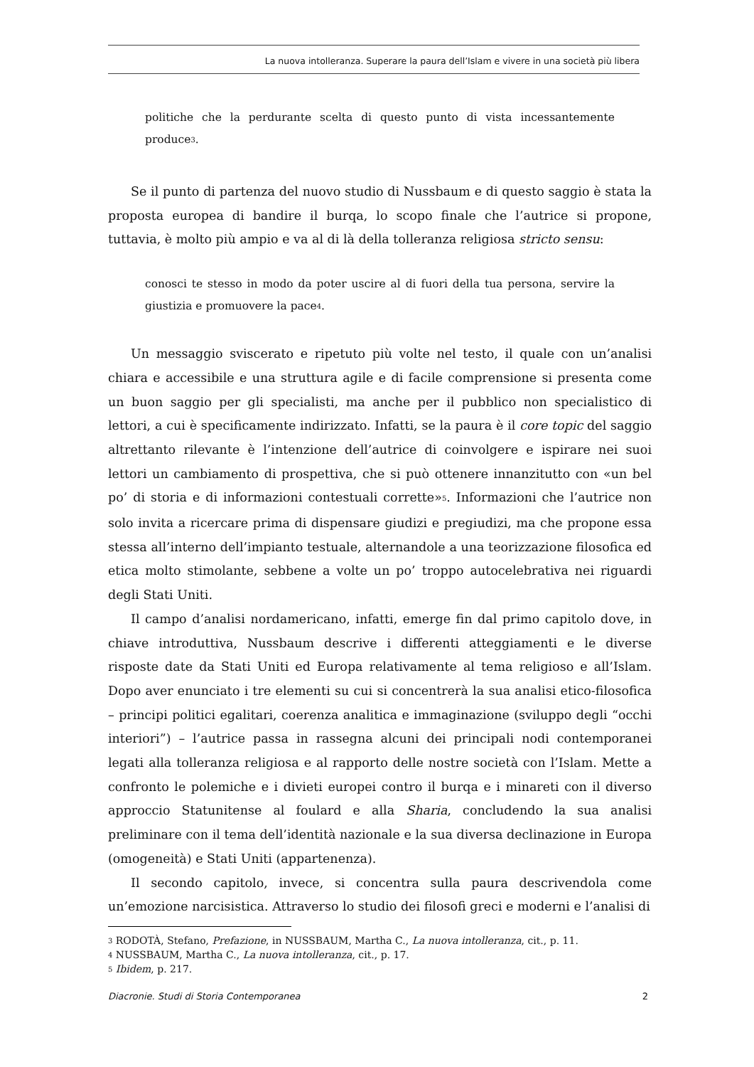La nuova intolleranza. Superare la paura dell’Islam e vivere in una società più libera
politiche che la perdurante scelta di questo punto di vista incessantemente produce<sup>3</sup>.
Se il punto di partenza del nuovo studio di Nussbaum e di questo saggio è stata la proposta europea di bandire il burqa, lo scopo finale che l’autrice si propone, tuttavia, è molto più ampio e va al di là della tolleranza religiosa stricto sensu:
conosci te stesso in modo da poter uscire al di fuori della tua persona, servire la giustizia e promuovere la pace<sup>4</sup>.
Un messaggio sviscerato e ripetuto più volte nel testo, il quale con un’analisi chiara e accessibile e una struttura agile e di facile comprensione si presenta come un buon saggio per gli specialisti, ma anche per il pubblico non specialistico di lettori, a cui è specificamente indirizzato. Infatti, se la paura è il core topic del saggio altrettanto rilevante è l’intenzione dell’autrice di coinvolgere e ispirare nei suoi lettori un cambiamento di prospettiva, che si può ottenere innanzitutto con «un bel po’ di storia e di informazioni contestuali corrette»<sup>5</sup>. Informazioni che l’autrice non solo invita a ricercare prima di dispensare giudizi e pregiudizi, ma che propone essa stessa all’interno dell’impianto testuale, alternandole a una teorizzazione filosofica ed etica molto stimolante, sebbene a volte un po’ troppo autocelebrativa nei riguardi degli Stati Uniti.
Il campo d’analisi nordamericano, infatti, emerge fin dal primo capitolo dove, in chiave introduttiva, Nussbaum descrive i differenti atteggiamenti e le diverse risposte date da Stati Uniti ed Europa relativamente al tema religioso e all’Islam. Dopo aver enunciato i tre elementi su cui si concentrerà la sua analisi etico-filosofica – principi politici egalitari, coerenza analitica e immaginazione (sviluppo degli “occhi interiori”) – l’autrice passa in rassegna alcuni dei principali nodi contemporanei legati alla tolleranza religiosa e al rapporto delle nostre società con l’Islam. Mette a confronto le polemiche e i divieti europei contro il burqa e i minareti con il diverso approccio Statunitense al foulard e alla Sharia, concludendo la sua analisi preliminare con il tema dell’identità nazionale e la sua diversa declinazione in Europa (omogeneità) e Stati Uniti (appartenenza).
Il secondo capitolo, invece, si concentra sulla paura descrivendola come un’emozione narcisistica. Attraverso lo studio dei filosofi greci e moderni e l’analisi di
<sup>3</sup> RODOTÀ, Stefano, Prefazione, in NUSSBAUM, Martha C., La nuova intolleranza, cit., p. 11.
<sup>4</sup> NUSSBAUM, Martha C., La nuova intolleranza, cit., p. 17.
<sup>5</sup> Ibidem, p. 217.
Diacronie. Studi di Storia Contemporanea 2